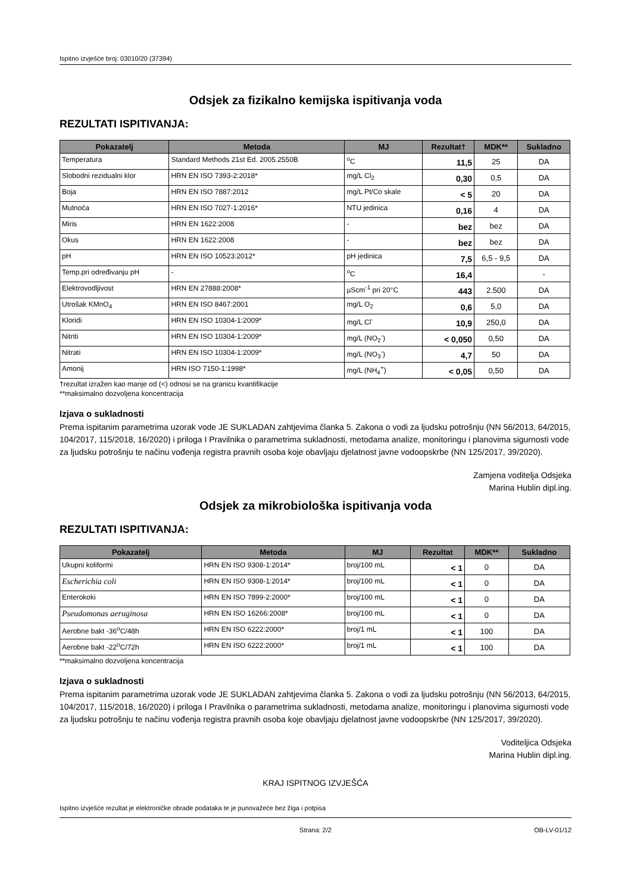Ispitno izvješće broj: 03010/20 (37394)
Odsjek za fizikalno kemijska ispitivanja voda
REZULTATI ISPITIVANJA:
| Pokazatelj | Metoda | MJ | Rezultat† | MDK** | Sukladno |
| --- | --- | --- | --- | --- | --- |
| Temperatura | Standard Methods 21st Ed. 2005.2550B | <sup>o</sup> C | 11,5 | 25 | DA |
| Slobodni rezidualni klor | HRN EN ISO 7393-2:2018* | mg/L Cl<sub>2</sub> | 0,30 | 0,5 | DA |
| Boja | HRN EN ISO 7887:2012 | mg/L Pt/Co skale | < 5 | 20 | DA |
| Mutnoća | HRN EN ISO 7027-1:2016* | NTU jedinica | 0,16 | 4 | DA |
| Miris | HRN EN 1622:2008 | - | bez | bez | DA |
| Okus | HRN EN 1622:2008 | - | bez | bez | DA |
| pH | HRN EN ISO 10523:2012* | pH jedinica | 7,5 | 6,5 - 9,5 | DA |
| Temp.pri određivanju pH | - | <sup>o</sup> C | 16,4 | | - |
| Elektrovodljivost | HRN EN 27888:2008* | µScm<sup>-1</sup> pri 20°C | 443 | 2.500 | DA |
| Utrošak KMnO<sub>4</sub> | HRN EN ISO 8467:2001 | mg/L O<sub>2</sub> | 0,6 | 5,0 | DA |
| Kloridi | HRN EN ISO 10304-1:2009* | mg/L Cl<sup>-</sup> | 10,9 | 250,0 | DA |
| Nitriti | HRN EN ISO 10304-1:2009* | mg/L (NO<sub>2</sub><sup>-</sup>) | < 0,050 | 0,50 | DA |
| Nitrati | HRN EN ISO 10304-1:2009* | mg/L (NO<sub>3</sub><sup>-</sup>) | 4,7 | 50 | DA |
| Amonij | HRN ISO 7150-1:1998* | mg/L (NH<sub>4</sub><sup>+</sup>) | < 0,05 | 0,50 | DA |
†rezultat izražen kao manje od (<) odnosi se na granicu kvantifikacije
**maksimalno dozvoljena koncentracija
Izjava o sukladnosti
Prema ispitanim parametrima uzorak vode JE SUKLADAN zahtjevima članka 5. Zakona o vodi za ljudsku potrošnju (NN 56/2013, 64/2015, 104/2017, 115/2018, 16/2020) i priloga I Pravilnika o parametrima sukladnosti, metodama analize, monitoringu i planovima sigurnosti vode za ljudsku potrošnju te načinu vođenja registra pravnih osoba koje obavljaju djelatnost javne vodoopskrbe (NN 125/2017, 39/2020).
Zamjena voditelja Odsjeka
Marina Hublin dipl.ing.
Odsjek za mikrobiološka ispitivanja voda
REZULTATI ISPITIVANJA:
| Pokazatelj | Metoda | MJ | Rezultat | MDK** | Sukladno |
| --- | --- | --- | --- | --- | --- |
| Ukupni koliformi | HRN EN ISO 9308-1:2014* | broj/100 mL | < 1 | 0 | DA |
| Escherichia coli | HRN EN ISO 9308-1:2014* | broj/100 mL | < 1 | 0 | DA |
| Enterokoki | HRN EN ISO 7899-2:2000* | broj/100 mL | < 1 | 0 | DA |
| Pseudomonas aeruginosa | HRN EN ISO 16266:2008* | broj/100 mL | < 1 | 0 | DA |
| Aerobne bakt -36<sup>o</sup>C/48h | HRN EN ISO 6222:2000* | broj/1 mL | < 1 | 100 | DA |
| Aerobne bakt -22<sup>o</sup>C/72h | HRN EN ISO 6222:2000* | broj/1 mL | < 1 | 100 | DA |
**maksimalno dozvoljena koncentracija
Izjava o sukladnosti
Prema ispitanim parametrima uzorak vode JE SUKLADAN zahtjevima članka 5. Zakona o vodi za ljudsku potrošnju (NN 56/2013, 64/2015, 104/2017, 115/2018, 16/2020) i priloga I Pravilnika o parametrima sukladnosti, metodama analize, monitoringu i planovima sigurnosti vode za ljudsku potrošnju te načinu vođenja registra pravnih osoba koje obavljaju djelatnost javne vodoopskrbe (NN 125/2017, 39/2020).
Voditeljica Odsjeka
Marina Hublin dipl.ing.
KRAJ ISPITNOG IZVJEŠĆA
Ispitno izvješće rezultat je elektroničke obrade podataka te je punovažeće bez žiga i potpisa
Strana: 2/2 OB-LV-01/12